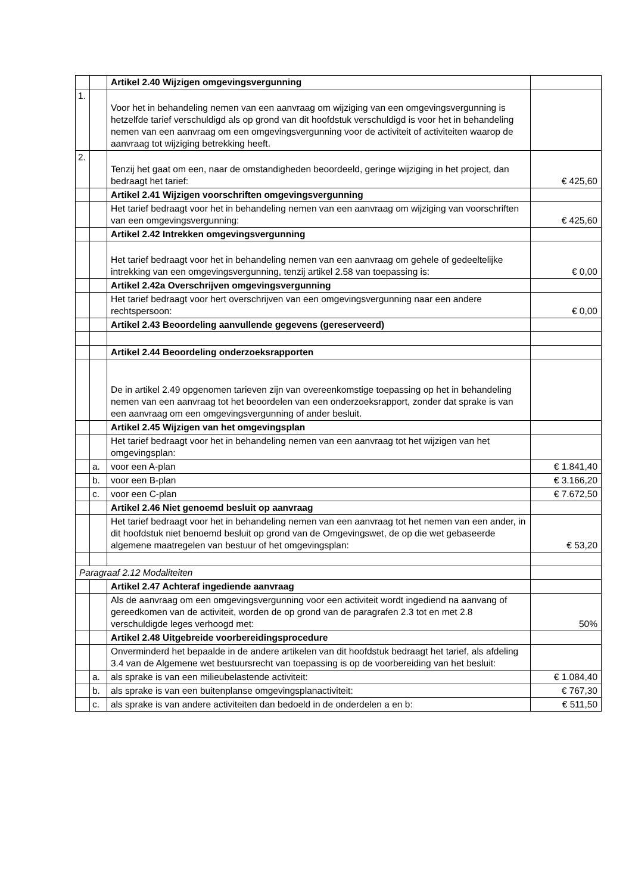| | | Artikel 2.40 Wijzigen omgevingsvergunning | |
| 1. | | Voor het in behandeling nemen van een aanvraag om wijziging van een omgevingsvergunning is hetzelfde tarief verschuldigd als op grond van dit hoofdstuk verschuldigd is voor het in behandeling nemen van een aanvraag om een omgevingsvergunning voor de activiteit of activiteiten waarop de aanvraag tot wijziging betrekking heeft. | |
| 2. | | Tenzij het gaat om een, naar de omstandigheden beoordeeld, geringe wijziging in het project, dan bedraagt het tarief: | € 425,60 |
| | | Artikel 2.41 Wijzigen voorschriften omgevingsvergunning | |
| | | Het tarief bedraagt voor het in behandeling nemen van een aanvraag om wijziging van voorschriften van een omgevingsvergunning: | € 425,60 |
| | | Artikel 2.42 Intrekken omgevingsvergunning | |
| | | Het tarief bedraagt voor het in behandeling nemen van een aanvraag om gehele of gedeeltelijke intrekking van een omgevingsvergunning, tenzij artikel 2.58 van toepassing is: | € 0,00 |
| | | Artikel 2.42a Overschrijven omgevingsvergunning | |
| | | Het tarief bedraagt voor hert overschrijven van een omgevingsvergunning naar een andere rechtspersoon: | € 0,00 |
| | | Artikel 2.43 Beoordeling aanvullende gegevens (gereserveerd) | |
| | | Artikel 2.44 Beoordeling onderzoeksrapporten | |
| | | De in artikel 2.49 opgenomen tarieven zijn van overeenkomstige toepassing op het in behandeling nemen van een aanvraag tot het beoordelen van een onderzoeksrapport, zonder dat sprake is van een aanvraag om een omgevingsvergunning of ander besluit. | |
| | | Artikel 2.45 Wijzigen van het omgevingsplan | |
| | | Het tarief bedraagt voor het in behandeling nemen van een aanvraag tot het wijzigen van het omgevingsplan: | |
| | a. | voor een A-plan | € 1.841,40 |
| | b. | voor een B-plan | € 3.166,20 |
| | c. | voor een C-plan | € 7.672,50 |
| | | Artikel 2.46 Niet genoemd besluit op aanvraag | |
| | | Het tarief bedraagt voor het in behandeling nemen van een aanvraag tot het nemen van een ander, in dit hoofdstuk niet benoemd besluit op grond van de Omgevingswet, de op die wet gebaseerde algemene maatregelen van bestuur of het omgevingsplan: | € 53,20 |
| Paragraaf 2.12 Modaliteiten | | | |
| | | Artikel 2.47 Achteraf ingediende aanvraag | |
| | | Als de aanvraag om een omgevingsvergunning voor een activiteit wordt ingediend na aanvang of gereedkomen van de activiteit, worden de op grond van de paragrafen 2.3 tot en met 2.8 verschuldigde leges verhoogd met: | 50% |
| | | Artikel 2.48 Uitgebreide voorbereidingsprocedure | |
| | | Onverminderd het bepaalde in de andere artikelen van dit hoofdstuk bedraagt het tarief, als afdeling 3.4 van de Algemene wet bestuursrecht van toepassing is op de voorbereiding van het besluit: | |
| | a. | als sprake is van een milieubelastende activiteit: | € 1.084,40 |
| | b. | als sprake is van een buitenplanse omgevingsplanactiviteit: | € 767,30 |
| | c. | als sprake is van andere activiteiten dan bedoeld in de onderdelen a en b: | € 511,50 |